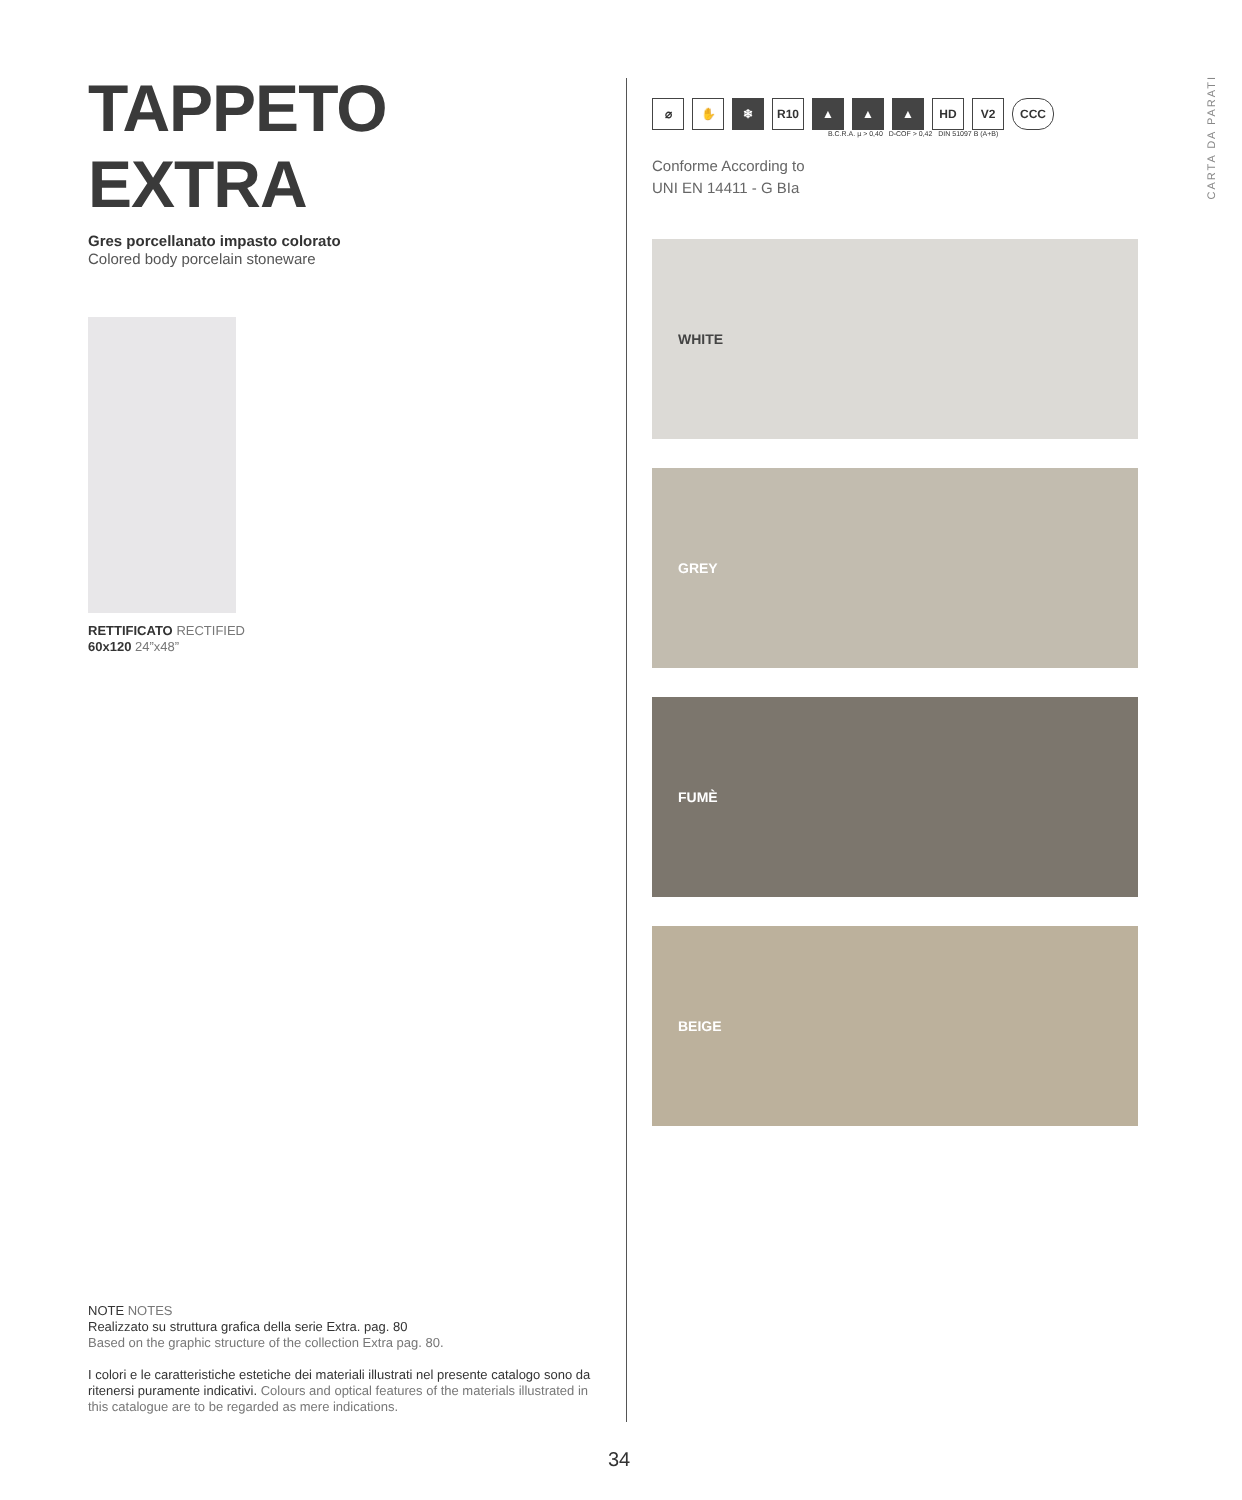TAPPETO EXTRA
Gres porcellanato impasto colorato
Colored body porcelain stoneware
RETTIFICATO RECTIFIED
60x120 24”x48”
⌀
✋
❄
R10
▲
▲
▲
HD
V2
CCC
B.C.R.A. µ > 0,40 D-COF > 0,42 DIN 51097 B (A+B)
Conforme According to
UNI EN 14411 - G BIa
WHITE
GREY
FUMÈ
BEIGE
CARTA DA PARATI
NOTE NOTES
Realizzato su struttura grafica della serie Extra. pag. 80
Based on the graphic structure of the collection Extra pag. 80.
I colori e le caratteristiche estetiche dei materiali illustrati nel presente catalogo sono da ritenersi puramente indicativi. Colours and optical features of the materials illustrated in this catalogue are to be regarded as mere indications.
34